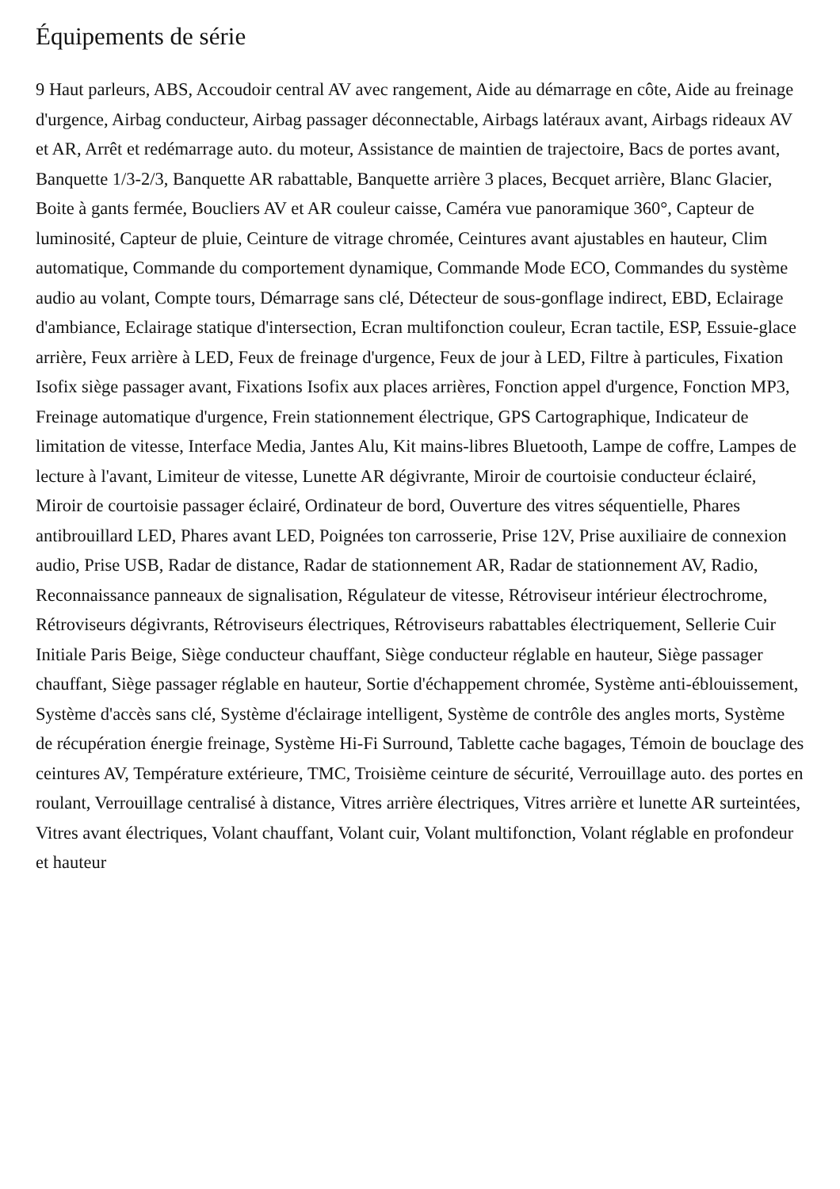Équipements de série
9 Haut parleurs, ABS, Accoudoir central AV avec rangement, Aide au démarrage en côte, Aide au freinage d'urgence, Airbag conducteur, Airbag passager déconnectable, Airbags latéraux avant, Airbags rideaux AV et AR, Arrêt et redémarrage auto. du moteur, Assistance de maintien de trajectoire, Bacs de portes avant, Banquette 1/3-2/3, Banquette AR rabattable, Banquette arrière 3 places, Becquet arrière, Blanc Glacier, Boite à gants fermée, Boucliers AV et AR couleur caisse, Caméra vue panoramique 360°, Capteur de luminosité, Capteur de pluie, Ceinture de vitrage chromée, Ceintures avant ajustables en hauteur, Clim automatique, Commande du comportement dynamique, Commande Mode ECO, Commandes du système audio au volant, Compte tours, Démarrage sans clé, Détecteur de sous-gonflage indirect, EBD, Eclairage d'ambiance, Eclairage statique d'intersection, Ecran multifonction couleur, Ecran tactile, ESP, Essuie-glace arrière, Feux arrière à LED, Feux de freinage d'urgence, Feux de jour à LED, Filtre à particules, Fixation Isofix siège passager avant, Fixations Isofix aux places arrières, Fonction appel d'urgence, Fonction MP3, Freinage automatique d'urgence, Frein stationnement électrique, GPS Cartographique, Indicateur de limitation de vitesse, Interface Media, Jantes Alu, Kit mains-libres Bluetooth, Lampe de coffre, Lampes de lecture à l'avant, Limiteur de vitesse, Lunette AR dégivrante, Miroir de courtoisie conducteur éclairé, Miroir de courtoisie passager éclairé, Ordinateur de bord, Ouverture des vitres séquentielle, Phares antibrouillard LED, Phares avant LED, Poignées ton carrosserie, Prise 12V, Prise auxiliaire de connexion audio, Prise USB, Radar de distance, Radar de stationnement AR, Radar de stationnement AV, Radio, Reconnaissance panneaux de signalisation, Régulateur de vitesse, Rétroviseur intérieur électrochrome, Rétroviseurs dégivrants, Rétroviseurs électriques, Rétroviseurs rabattables électriquement, Sellerie Cuir Initiale Paris Beige, Siège conducteur chauffant, Siège conducteur réglable en hauteur, Siège passager chauffant, Siège passager réglable en hauteur, Sortie d'échappement chromée, Système anti-éblouissement, Système d'accès sans clé, Système d'éclairage intelligent, Système de contrôle des angles morts, Système de récupération énergie freinage, Système Hi-Fi Surround, Tablette cache bagages, Témoin de bouclage des ceintures AV, Température extérieure, TMC, Troisième ceinture de sécurité, Verrouillage auto. des portes en roulant, Verrouillage centralisé à distance, Vitres arrière électriques, Vitres arrière et lunette AR surteintées, Vitres avant électriques, Volant chauffant, Volant cuir, Volant multifonction, Volant réglable en profondeur et hauteur